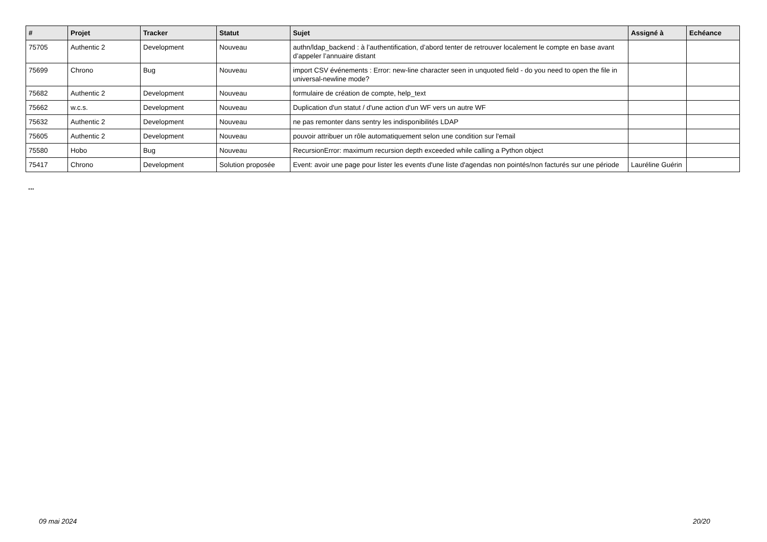| # | Projet | Tracker | Statut | Sujet | Assigné à | Echéance |
| --- | --- | --- | --- | --- | --- | --- |
| 75705 | Authentic 2 | Development | Nouveau | authn/ldap_backend : à l’authentification, d’abord tenter de retrouver localement le compte en base avant d’appeler l’annuaire distant | | |
| 75699 | Chrono | Bug | Nouveau | import CSV événements : Error: new-line character seen in unquoted field - do you need to open the file in universal-newline mode? | | |
| 75682 | Authentic 2 | Development | Nouveau | formulaire de création de compte, help_text | | |
| 75662 | w.c.s. | Development | Nouveau | Duplication d'un statut / d'une action d'un WF vers un autre WF | | |
| 75632 | Authentic 2 | Development | Nouveau | ne pas remonter dans sentry les indisponibilités LDAP | | |
| 75605 | Authentic 2 | Development | Nouveau | pouvoir attribuer un rôle automatiquement selon une condition sur l'email | | |
| 75580 | Hobo | Bug | Nouveau | RecursionError: maximum recursion depth exceeded while calling a Python object | | |
| 75417 | Chrono | Development | Solution proposée | Event: avoir une page pour lister les events d'une liste d'agendas non pointés/non facturés sur une période | Lauréline Guérin | |
...
09 mai 2024 20/20